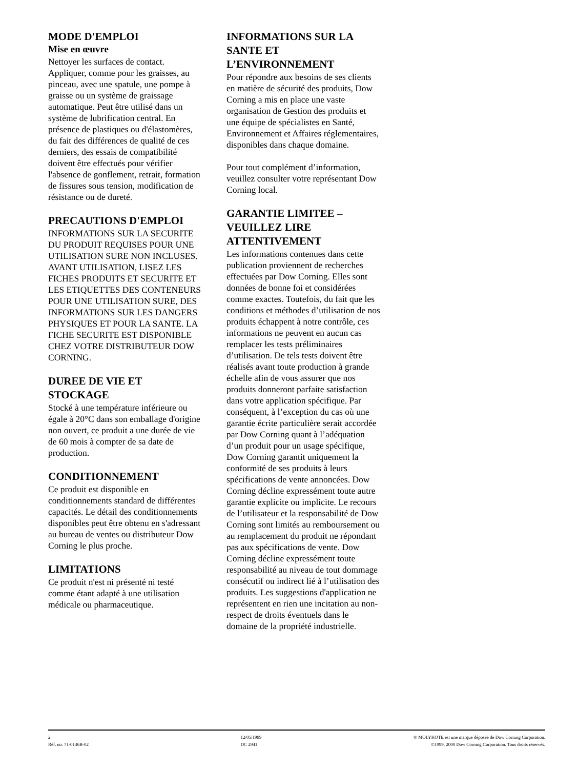MODE D'EMPLOI
Mise en œuvre
Nettoyer les surfaces de contact. Appliquer, comme pour les graisses, au pinceau, avec une spatule, une pompe à graisse ou un système de graissage automatique. Peut être utilisé dans un système de lubrification central. En présence de plastiques ou d'élastomères, du fait des différences de qualité de ces derniers, des essais de compatibilité doivent être effectués pour vérifier l'absence de gonflement, retrait, formation de fissures sous tension, modification de résistance ou de dureté.
PRECAUTIONS D'EMPLOI
INFORMATIONS SUR LA SECURITE DU PRODUIT REQUISES POUR UNE UTILISATION SURE NON INCLUSES. AVANT UTILISATION, LISEZ LES FICHES PRODUITS ET SECURITE ET LES ETIQUETTES DES CONTENEURS POUR UNE UTILISATION SURE, DES INFORMATIONS SUR LES DANGERS PHYSIQUES ET POUR LA SANTE. LA FICHE SECURITE EST DISPONIBLE CHEZ VOTRE DISTRIBUTEUR DOW CORNING.
DUREE DE VIE ET STOCKAGE
Stocké à une température inférieure ou égale à 20°C dans son emballage d'origine non ouvert, ce produit a une durée de vie de 60 mois à compter de sa date de production.
CONDITIONNEMENT
Ce produit est disponible en conditionnements standard de différentes capacités. Le détail des conditionnements disponibles peut être obtenu en s'adressant au bureau de ventes ou distributeur Dow Corning le plus proche.
LIMITATIONS
Ce produit n'est ni présenté ni testé comme étant adapté à une utilisation médicale ou pharmaceutique.
INFORMATIONS SUR LA SANTE ET L’ENVIRONNEMENT
Pour répondre aux besoins de ses clients en matière de sécurité des produits, Dow Corning a mis en place une vaste organisation de Gestion des produits et une équipe de spécialistes en Santé, Environnement et Affaires réglementaires, disponibles dans chaque domaine.
Pour tout complément d’information, veuillez consulter votre représentant Dow Corning local.
GARANTIE LIMITEE – VEUILLEZ LIRE ATTENTIVEMENT
Les informations contenues dans cette publication proviennent de recherches effectuées par Dow Corning. Elles sont données de bonne foi et considérées comme exactes. Toutefois, du fait que les conditions et méthodes d’utilisation de nos produits échappent à notre contrôle, ces informations ne peuvent en aucun cas remplacer les tests préliminaires d’utilisation. De tels tests doivent être réalisés avant toute production à grande échelle afin de vous assurer que nos produits donneront parfaite satisfaction dans votre application spécifique. Par conséquent, à l’exception du cas où une garantie écrite particulière serait accordée par Dow Corning quant à l’adéquation d’un produit pour un usage spécifique, Dow Corning garantit uniquement la conformité de ses produits à leurs spécifications de vente annoncées. Dow Corning décline expressément toute autre garantie explicite ou implicite. Le recours de l’utilisateur et la responsabilité de Dow Corning sont limités au remboursement ou au remplacement du produit ne répondant pas aux spécifications de vente. Dow Corning décline expressément toute responsabilité au niveau de tout dommage consécutif ou indirect lié à l’utilisation des produits. Les suggestions d'application ne représentent en rien une incitation au non-respect de droits éventuels dans le domaine de la propriété industrielle.
2
Réf. no. 71-0146B-02
12/05/1999
DC 2941
® MOLYKOTE est une marque déposée de Dow Corning Corporation.
©1999, 2000 Dow Corning Corporation. Tous droits réservés.